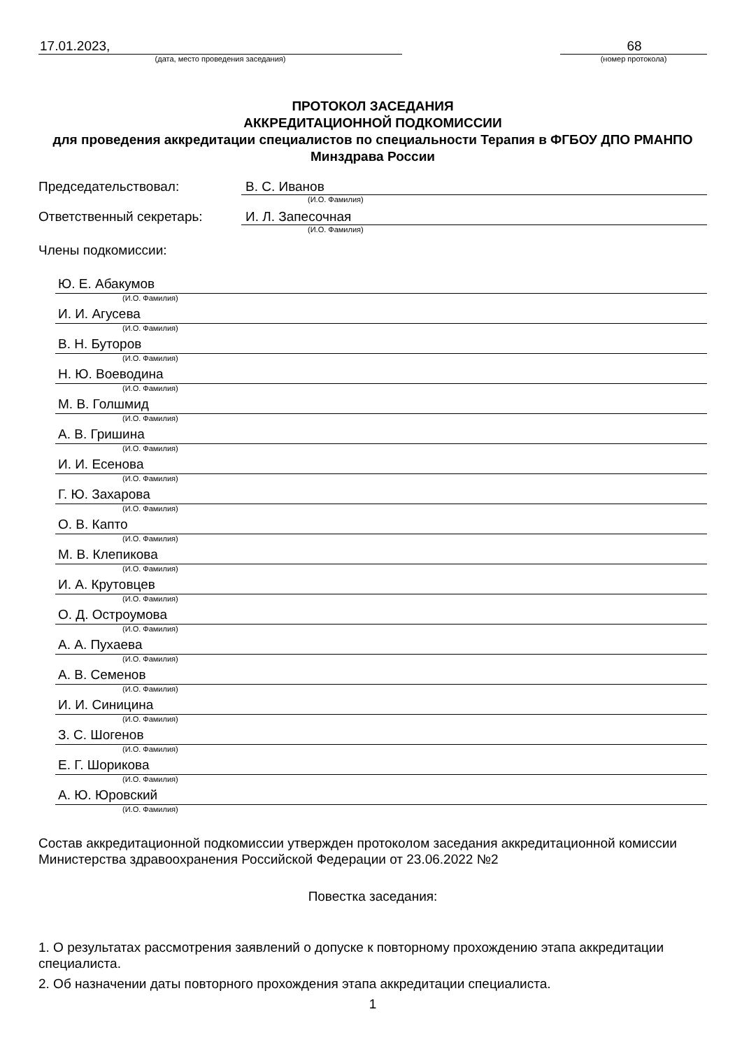17.01.2023,
(дата, место проведения заседания)
68
(номер протокола)
ПРОТОКОЛ ЗАСЕДАНИЯ
АККРЕДИТАЦИОННОЙ ПОДКОМИССИИ
для проведения аккредитации специалистов по специальности Терапия в ФГБОУ ДПО РМАНПО Минздрава России
Председательствовал: В. С. Иванов
(И.О. Фамилия)
Ответственный секретарь: И. Л. Запесочная
(И.О. Фамилия)
Члены подкомиссии:
Ю. Е. Абакумов
(И.О. Фамилия)
И. И. Агусева
(И.О. Фамилия)
В. Н. Буторов
(И.О. Фамилия)
Н. Ю. Воеводина
(И.О. Фамилия)
М. В. Голшмид
(И.О. Фамилия)
А. В. Гришина
(И.О. Фамилия)
И. И. Есенова
(И.О. Фамилия)
Г. Ю. Захарова
(И.О. Фамилия)
О. В. Капто
(И.О. Фамилия)
М. В. Клепикова
(И.О. Фамилия)
И. А. Крутовцев
(И.О. Фамилия)
О. Д. Остроумова
(И.О. Фамилия)
А. А. Пухаева
(И.О. Фамилия)
А. В. Семенов
(И.О. Фамилия)
И. И. Синицина
(И.О. Фамилия)
З. С. Шогенов
(И.О. Фамилия)
Е. Г. Шорикова
(И.О. Фамилия)
А. Ю. Юровский
(И.О. Фамилия)
Состав аккредитационной подкомиссии утвержден протоколом заседания аккредитационной комиссии Министерства здравоохранения Российской Федерации от 23.06.2022 №2
Повестка заседания:
1. О результатах рассмотрения заявлений о допуске к повторному прохождению этапа аккредитации специалиста.
2. Об назначении даты повторного прохождения этапа аккредитации специалиста.
1